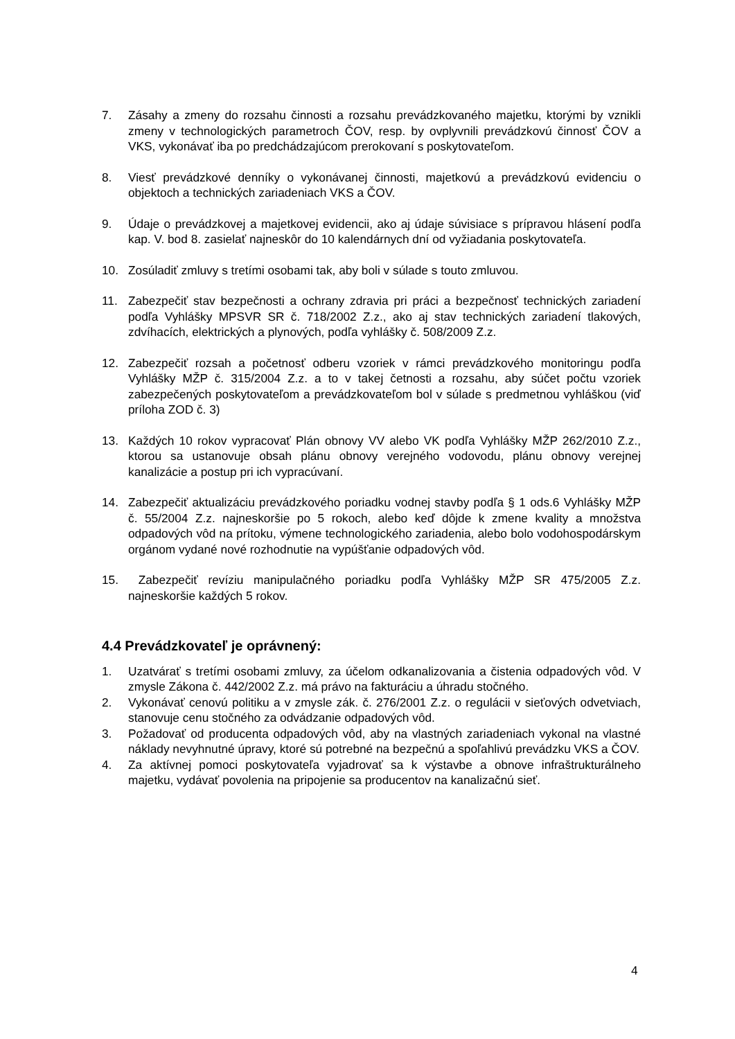7. Zásahy a zmeny do rozsahu činnosti a rozsahu prevádzkovaného majetku, ktorými by vznikli zmeny v technologických parametroch ČOV, resp. by ovplyvnili prevádzkovú činnosť ČOV a VKS, vykonávať iba po predchádzajúcom prerokovaní s poskytovateľom.
8. Viesť prevádzkové denníky o vykonávanej činnosti, majetkovú a prevádzkovú evidenciu o objektoch a technických zariadeniach VKS a ČOV.
9. Údaje o prevádzkovej a majetkovej evidencii, ako aj údaje súvisiace s prípravou hlásení podľa kap. V. bod 8. zasielať najneskôr do 10 kalendárnych dní od vyžiadania poskytovateľa.
10. Zosúladiť zmluvy s tretími osobami tak, aby boli v súlade s touto zmluvou.
11. Zabezpečiť stav bezpečnosti a ochrany zdravia pri práci a bezpečnosť technických zariadení podľa Vyhlášky MPSVR SR č. 718/2002 Z.z., ako aj stav technických zariadení tlakových, zdvíhacích, elektrických a plynových, podľa vyhlášky č. 508/2009 Z.z.
12. Zabezpečiť rozsah a početnosť odberu vzoriek v rámci prevádzkového monitoringu podľa Vyhlášky MŽP č. 315/2004 Z.z. a to v takej četnosti a rozsahu, aby súčet počtu vzoriek zabezpečených poskytovateľom a prevádzkovateľom bol v súlade s predmetnou vyhláškou (viď príloha ZOD č. 3)
13. Každých 10 rokov vypracovať Plán obnovy VV alebo VK podľa Vyhlášky MŽP 262/2010 Z.z., ktorou sa ustanovuje obsah plánu obnovy verejného vodovodu, plánu obnovy verejnej kanalizácie a postup pri ich vypracúvaní.
14. Zabezpečiť aktualizáciu prevádzkového poriadku vodnej stavby podľa § 1 ods.6 Vyhlášky MŽP č. 55/2004 Z.z. najneskoršie po 5 rokoch, alebo keď dôjde k zmene kvality a množstva odpadových vôd na prítoku, výmene technologického zariadenia, alebo bolo vodohospodárskym orgánom vydané nové rozhodnutie na vypúšťanie odpadových vôd.
15. Zabezpečiť revíziu manipulačného poriadku podľa Vyhlášky MŽP SR 475/2005 Z.z. najneskoršie každých 5 rokov.
4.4 Prevádzkovateľ je oprávnený:
1. Uzatvárať s tretími osobami zmluvy, za účelom odkanalizovania a čistenia odpadových vôd. V zmysle Zákona č. 442/2002 Z.z. má právo na fakturáciu a úhradu stočného.
2. Vykonávať cenovú politiku a v zmysle zák. č. 276/2001 Z.z. o regulácii v sieťových odvetviach, stanovuje cenu stočného za odvádzanie odpadových vôd.
3. Požadovať od producenta odpadových vôd, aby na vlastných zariadeniach vykonal na vlastné náklady nevyhnutné úpravy, ktoré sú potrebné na bezpečnú a spoľahlivú prevádzku VKS a ČOV.
4. Za aktívnej pomoci poskytovateľa vyjadrovať sa k výstavbe a obnove infraštrukturálneho majetku, vydávať povolenia na pripojenie sa producentov na kanalizačnú sieť.
4